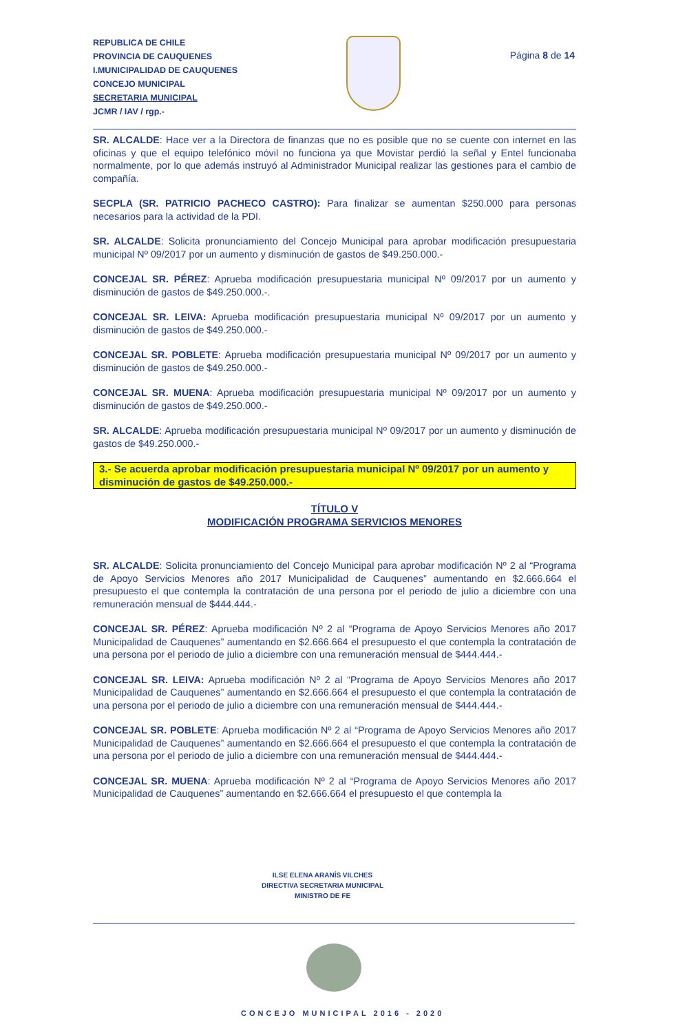REPUBLICA DE CHILE
PROVINCIA DE CAUQUENES
I.MUNICIPALIDAD DE CAUQUENES
CONCEJO MUNICIPAL
SECRETARIA MUNICIPAL
JCMR / IAV / rgp.-
Página 8 de 14
SR. ALCALDE: Hace ver a la Directora de finanzas que no es posible que no se cuente con internet en las oficinas y que el equipo telefónico móvil no funciona ya que Movistar perdió la señal y Entel funcionaba normalmente, por lo que además instruyó al Administrador Municipal realizar las gestiones para el cambio de compañía.
SECPLA (SR. PATRICIO PACHECO CASTRO): Para finalizar se aumentan $250.000 para personas necesarios para la actividad de la PDI.
SR. ALCALDE: Solicita pronunciamiento del Concejo Municipal para aprobar modificación presupuestaria municipal Nº 09/2017 por un aumento y disminución de gastos de $49.250.000.-
CONCEJAL SR. PÉREZ: Aprueba modificación presupuestaria municipal Nº 09/2017 por un aumento y disminución de gastos de $49.250.000.-.
CONCEJAL SR. LEIVA: Aprueba modificación presupuestaria municipal Nº 09/2017 por un aumento y disminución de gastos de $49.250.000.-
CONCEJAL SR. POBLETE: Aprueba modificación presupuestaria municipal Nº 09/2017 por un aumento y disminución de gastos de $49.250.000.-
CONCEJAL SR. MUENA: Aprueba modificación presupuestaria municipal Nº 09/2017 por un aumento y disminución de gastos de $49.250.000.-
SR. ALCALDE: Aprueba modificación presupuestaria municipal Nº 09/2017 por un aumento y disminución de gastos de $49.250.000.-
3.- Se acuerda aprobar modificación presupuestaria municipal Nº 09/2017 por un aumento y disminución de gastos de $49.250.000.-
TÍTULO V
MODIFICACIÓN PROGRAMA SERVICIOS MENORES
SR. ALCALDE: Solicita pronunciamiento del Concejo Municipal para aprobar modificación Nº 2 al “Programa de Apoyo Servicios Menores año 2017 Municipalidad de Cauquenes” aumentando en $2.666.664 el presupuesto el que contempla la contratación de una persona por el periodo de julio a diciembre con una remuneración mensual de $444.444.-
CONCEJAL SR. PÉREZ: Aprueba modificación Nº 2 al “Programa de Apoyo Servicios Menores año 2017 Municipalidad de Cauquenes” aumentando en $2.666.664 el presupuesto el que contempla la contratación de una persona por el periodo de julio a diciembre con una remuneración mensual de $444.444.-
CONCEJAL SR. LEIVA: Aprueba modificación Nº 2 al “Programa de Apoyo Servicios Menores año 2017 Municipalidad de Cauquenes” aumentando en $2.666.664 el presupuesto el que contempla la contratación de una persona por el periodo de julio a diciembre con una remuneración mensual de $444.444.-
CONCEJAL SR. POBLETE: Aprueba modificación Nº 2 al “Programa de Apoyo Servicios Menores año 2017 Municipalidad de Cauquenes” aumentando en $2.666.664 el presupuesto el que contempla la contratación de una persona por el periodo de julio a diciembre con una remuneración mensual de $444.444.-
CONCEJAL SR. MUENA: Aprueba modificación Nº 2 al “Programa de Apoyo Servicios Menores año 2017 Municipalidad de Cauquenes” aumentando en $2.666.664 el presupuesto el que contempla la
ILSE ELENA ARANÍS VILCHES
DIRECTIVA SECRETARIA MUNICIPAL
MINISTRO DE FE
CONCEJO MUNICIPAL 2016 - 2020